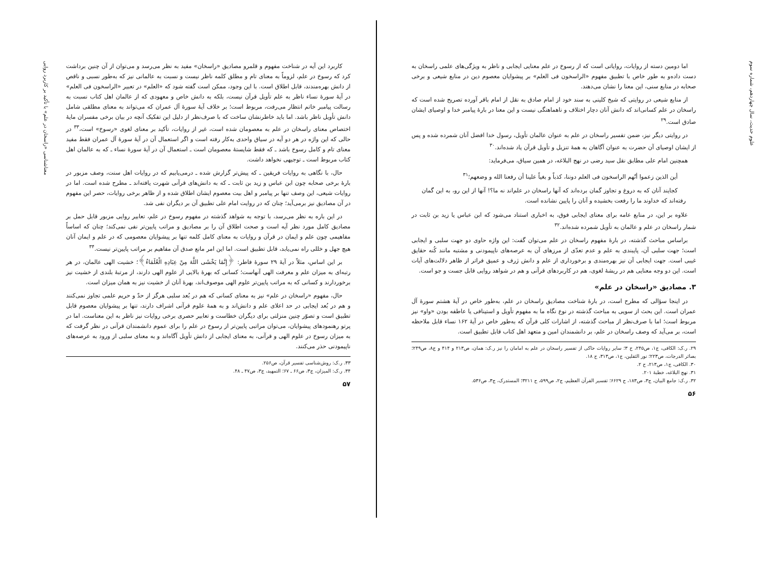علوم حدیث، سال چهاردهم، شماره سوم
اما دومین دسته از روایات، روایاتی است که از رسوخ در علم معنایی ایجابی و ناظر به ویژگی‌های علمی راسخان به دست داده‌و به طور خاص با تطبیق مفهوم «الراسخون فی العلم» بر پیشوایان معصوم دین در منابع شیعی و برخی صحابه در منابع سنی، این معنا را نشان می‌دهند.
از منابع شیعی در روایتی که شیخ کلینی به سند خود از امام صادق به نقل از امام باقر آورده تصریح شده است که راسخان در علم کسانی‌اند که دانش آنان دچار اختلاف و ناهماهنگی نیست و این معنا در بارهٔ پیامبر خدا و اوصیای ایشان صادق است.<sup>۲۹</sup>
در روایتی دیگر نیز، ضمن تفسیر راسخان در علم به عنوان عالمان تأویل، رسول خدا افضل آنان شمرده شده و پس از ایشان اوصیای آن حضرت به عنوان آگاهان به همهٔ تنزیل و تأویل قرآن یاد شده‌اند.<sup>۳۰</sup>
همچنین امام علی مطابق نقل سید رضی در نهج البلاغه، در همین سیاق، می‌فرماید:
أين الذين زعموا أنّهم الراسخون فی العلم دوننا، كذباً و بغياً علينا أن رفعنا الله و وضعهم؛<sup>۳۱</sup>
کجایند آنان که به دروغ و تجاوز گمان برده‌اند که آنها راسخان در علم‌اند نه ما؟! آنها از این رو، به این گمان رفته‌اند که خداوند ما را رفعت بخشیده و آنان را پایین نشانده است.
علاوه بر این، در منابع عامه برای معنای ایجابی فوق، به اخباری استناد می‌شود که ابن عباس یا زید بن ثابت در شمار راسخان در علم و عالمان به تأویل شمرده شده‌اند.<sup>۳۲</sup>
براساس مباحث گذشته، در بارهٔ مفهوم راسخان در علم می‌توان گفت: این واژه حاوی دو جهت سلبی و ایجابی است؛ جهت سلبی آن، پایبندی به علم و عدم تعدّی از مرزهای آن به عرصه‌های ناپیمودنی و مشتبه مانند کُنه حقایق غیبی است. جهت ایجابی آن نیز بهره‌مندی و برخورداری از علم و دانش ژرف و عمیق فراتر از ظاهر دلالت‌های آیات است. این دو وجه معنایی هم در ریشهٔ لغوی، هم در کاربردهای قرآنی و هم در شواهد روایی قابل جست و جو است.
۳. مصادیق «راسخان در علم»
در اینجا سؤالی که مطرح است، در بارهٔ شناخت مصادیق راسخان در علم، به‌طور خاص در آیهٔ هشتم سورهٔ آل عمران است. این بحث از سویی به مباحث گذشته در نوع نگاه ما به مفهوم تأویل و استینافی یا عاطفه بودن «واو» نیز مربوط است؛ اما با صرف‌نظر از مباحث گذشته، از اشارات کلی قرآن که به‌طور خاص در آیهٔ ۱۶۲ نساء قابل ملاحظه است، بر می‌آید که وصف راسخان در علم، بر دانشمندان امین و متعهد اهل کتاب قابل تطبیق است.
۲۹. ر.ک: الکافی، ج۱، ص۲۴۵، ح ۳؛ سایر روایات حاکی از تفسیر راسخان در علم به امامان را نیز ر.ک: همان، ص۲۱۳ و ۴۱۴ و ج۸، ص۲۴۹؛ بصائر الدرجات، ص۲۲۳؛ نور الثقلین، ج۱، ص۳۱۳، ح ۱۸.
۳۰. الکافی، ج۱، ص۲۱۳، ح ۲.
۳۱. نهج البلاغه، خطبهٔ ۲۰۱.
۳۲. ر.ک: جامع البیان، ج۳، ص۱۸۳، ح ۶۶۲۹؛ تفسیر القرآن العظیم، ج۲، ص۵۹۹، ح ۳۲۱۱؛ المستدرک، ج۳، ص۵۳۶.
۵۶
معناشناسی «راسخان در علم» با تأکید بر کاربرد روایی
کاربرد این آیه در شناخت مفهوم و قلمرو مصادیق «راسخان» مفید به نظر می‌رسد و می‌توان از آن چنین برداشت کرد که رسوخ در علم، لزوماً به معنای تام و مطلق کلمه ناظر نیست و نسبت به عالمانی نیز که به‌طور نسبی و ناقص از دانش بهره‌مندند، قابل اطلاق است. با این وجود، ممکن است گفته شود که «العلم» در تعبیر «الراسخون فی العلم» در آیهٔ سورهٔ نساء ناظر به علم تأویل قرآن نیست، بلکه به دانش خاص و معهودی که از عالمان اهل کتاب نسبت به رسالت پیامبر خاتم انتظار می‌رفت، مربوط است؛ بر خلاف آیهٔ سورهٔ آل عمران که می‌تواند به معنای مطلقی شامل دانش تأویل ناظر باشد. اما باید خاطرنشان ساخت که با صرف‌نظر از دلیل این تفکیک آنچه در بیان برخی مفسران مایهٔ اختصاص معنای راسخان در علم به معصومان شده است، غیر از روایات، تأکید بر معنای لغوی «رسوخ» است،<sup>۳۳</sup> در حالی که این واژه در هر دو آیه در سیاق واحدی به‌کار رفته است و اگر استعمال آن در آیهٔ سورهٔ آل عمران فقط مفید معنای تام و کامل رسوخ باشد ـ که فقط شایستهٔ معصومان است ـ استعمال آن در آیهٔ سورهٔ نساء ـ که به عالمان اهل کتاب مربوط است ـ توجیهی نخواهد داشت.
حال، با نگاهی به روایات فریقین ـ که پیش‌تر گزارش شده ـ درمی‌یابیم که در روایات اهل سنت، وصف مزبور در بارهٔ برخی صحابه چون ابن عباس و زید بن ثابت ـ که به دانش‌های قرآنی شهرت یافته‌اند ـ مطرح شده است. اما در روایات شیعی، این وصف تنها بر پیامبر و اهل بیت معصوم ایشان اطلاق شده و از ظاهر برخی روایات، حصر این مفهوم در آن مصادیق نیز برمی‌آید؛ چنان که در روایت امام علی تطبیق آن بر دیگران نفی شد.
در این باره به نظر می‌رسد، با توجه به شواهد گذشته در مفهوم رسوخ در علم، تعابیر روایی مزبور قابل حمل بر مصادیق کامل مورد نظر آیه است و صحت اطلاق آن را بر مصادیق و مراتب پایین‌تر نفی نمی‌کند؛ چنان که اساساً مفاهیمی چون علم و ایمان در قرآن و روایات به معنای کامل کلمه تنها بر پیشوایان معصومی که در علم و ایمان آنان هیچ جهل و خللی راه نمی‌یابد، قابل تطبیق است. اما این امر مانع صدق آن مفاهیم بر مراتب پایین‌تر نیست.<sup>۳۴</sup>
بر این اساس، مثلاً در آیهٔ ۲۹ سورهٔ فاطر: ﴿إِنَّمَا يَخْشَى اللَّهَ مِنْ عِبَادِهِ الْعُلَمَاءُ﴾؛ خشیت الهی عالمان، در هر رتبه‌ای به میزان علم و معرفت الهی آنهاست؛ کسانی که بهرهٔ بالایی از علوم الهی دارند، از مرتبهٔ بلندی از خشیت نیز برخوردارند و کسانی که به مراتب پایین‌تر علوم الهی موصوف‌اند، بهرهٔ آنان از خشیت نیز به همان میزان است.
حال، مفهوم «راسخان در علم» نیز به معنای کسانی که هم در بُعد سلبی هرگز از حدّ و حریم علمی تجاوز نمی‌کنند و هم در بُعد ایجابی در حد اعلای علم و دانش‌اند و به همهٔ علوم قرآنی اشراف دارند، تنها بر پیشوایان معصوم قابل تطبیق است و تصوّر چنین منزلتی برای دیگران خطاست و تعابیر حصری برخی روایات نیز ناظر به این معناست. اما در پرتو رهنمودهای پیشوایان، می‌توان مراتبی پایین‌تر از رسوخ در علم را برای عموم دانشمندان قرآنی در نظر گرفت که به میزان رسوخ در علوم الهی و قرآنی، به معنای ایجابی از دانش تأویل آگاه‌اند و به معنای سلبی از ورود به عرصه‌های ناپیمودنی حذر می‌کنند.
۳۳. ر.ک: روش‌شناسی تفسیر قرآن، ص۲۵۶.
۳۴. ر.ک: المیزان، ج۳، ص۶۶ ـ ۶۷؛ التمهید، ج۳، ص۴۷ ـ ۴۸.
۵۷